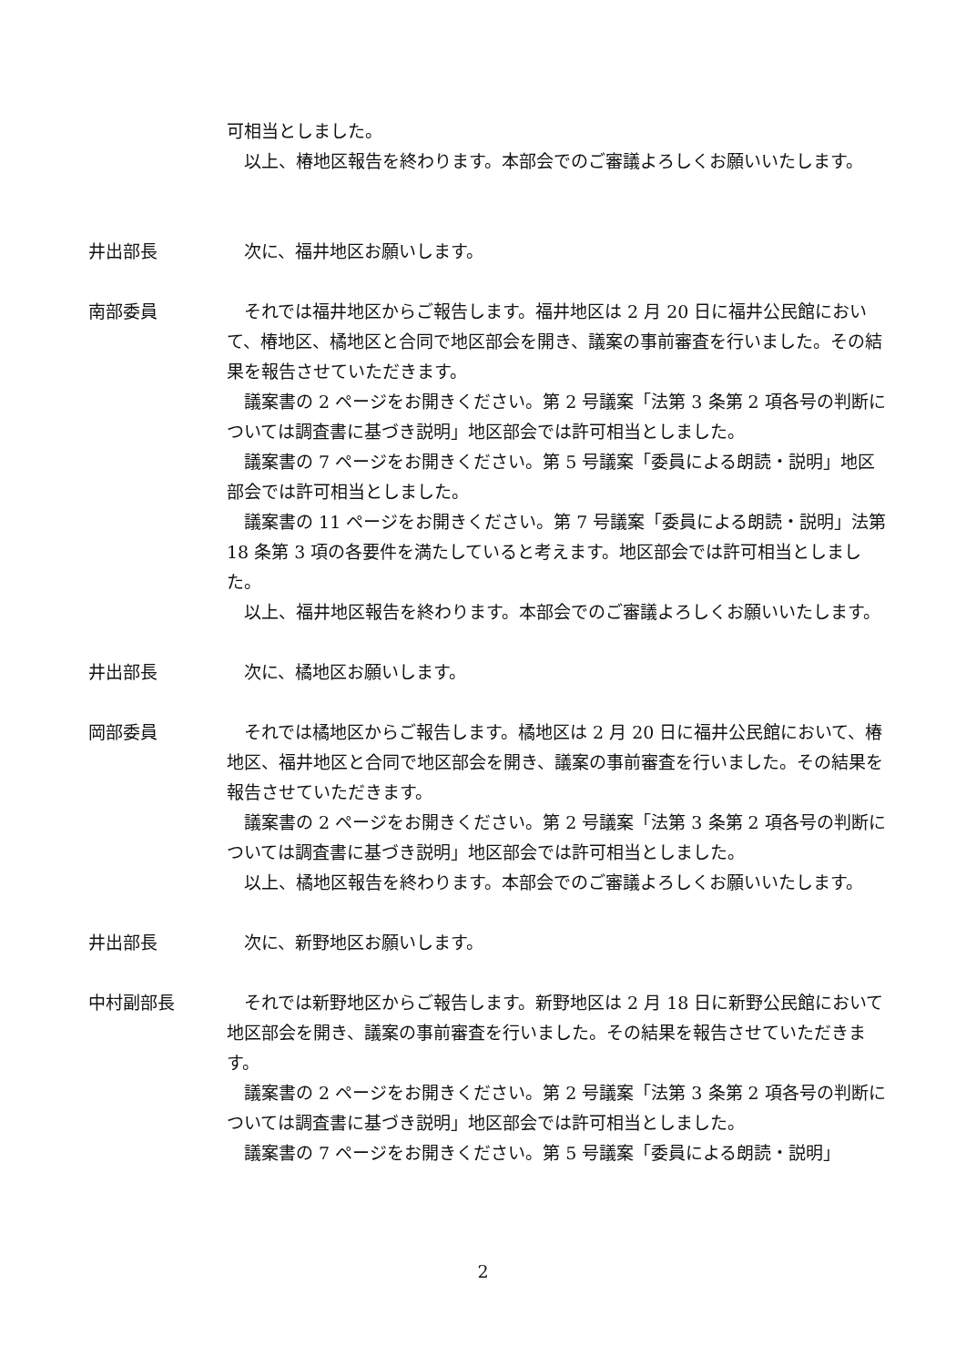可相当としました。
以上、椿地区報告を終わります。本部会でのご審議よろしくお願いいたします。
井出部長 次に、福井地区お願いします。
南部委員 それでは福井地区からご報告します。福井地区は 2 月 20 日に福井公民館において、椿地区、橘地区と合同で地区部会を開き、議案の事前審査を行いました。その結果を報告させていただきます。
議案書の 2 ページをお開きください。第 2 号議案「法第 3 条第 2 項各号の判断については調査書に基づき説明」地区部会では許可相当としました。
議案書の 7 ページをお開きください。第 5 号議案「委員による朗読・説明」地区部会では許可相当としました。
議案書の 11 ページをお開きください。第 7 号議案「委員による朗読・説明」法第 18 条第 3 項の各要件を満たしていると考えます。地区部会では許可相当としました。
以上、福井地区報告を終わります。本部会でのご審議よろしくお願いいたします。
井出部長 次に、橘地区お願いします。
岡部委員 それでは橘地区からご報告します。橘地区は 2 月 20 日に福井公民館において、椿地区、福井地区と合同で地区部会を開き、議案の事前審査を行いました。その結果を報告させていただきます。
議案書の 2 ページをお開きください。第 2 号議案「法第 3 条第 2 項各号の判断については調査書に基づき説明」地区部会では許可相当としました。
以上、橘地区報告を終わります。本部会でのご審議よろしくお願いいたします。
井出部長 次に、新野地区お願いします。
中村副部長 それでは新野地区からご報告します。新野地区は 2 月 18 日に新野公民館において地区部会を開き、議案の事前審査を行いました。その結果を報告させていただきます。
議案書の 2 ページをお開きください。第 2 号議案「法第 3 条第 2 項各号の判断については調査書に基づき説明」地区部会では許可相当としました。
議案書の 7 ページをお開きください。第 5 号議案「委員による朗読・説明」
2